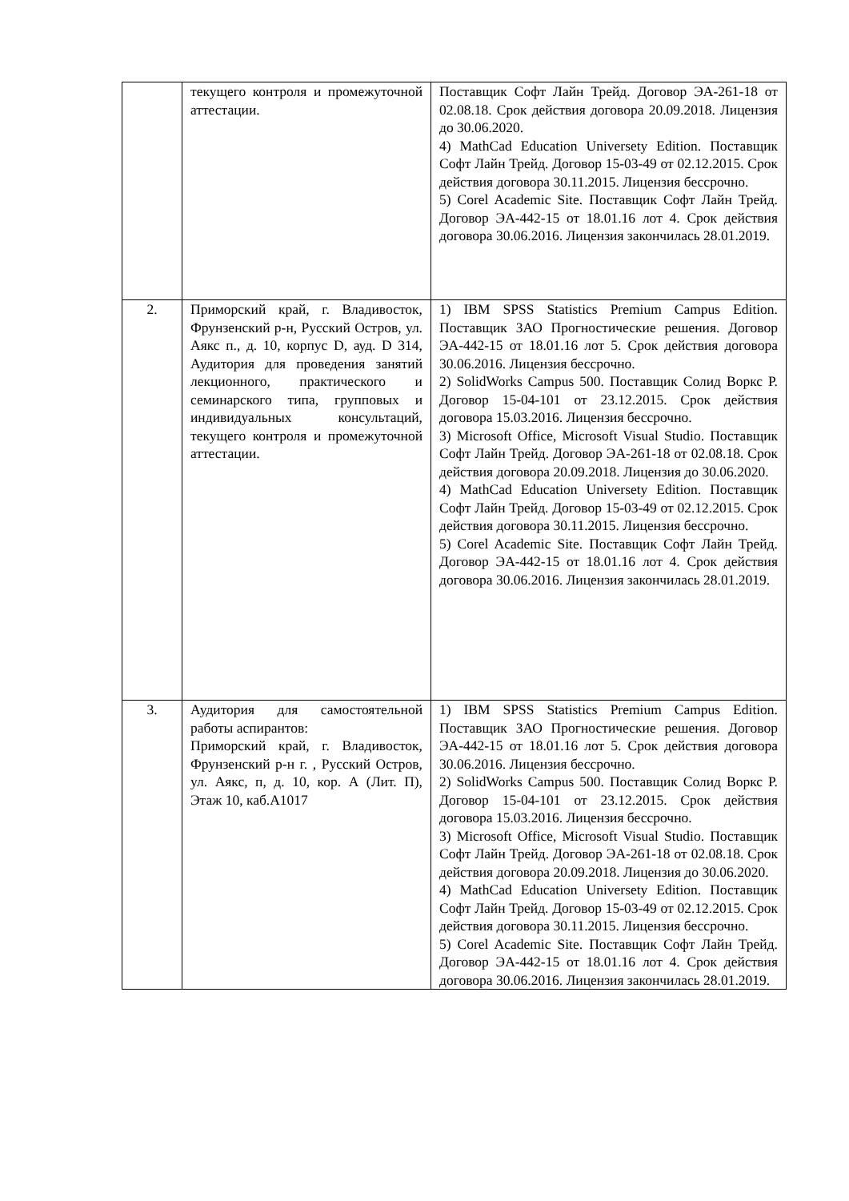| | текущего контроля и промежуточной аттестации. | Поставщик Софт Лайн Трейд. Договор ЭА-261-18 от 02.08.18. Срок действия договора 20.09.2018. Лицензия до 30.06.2020. 4) MathCad Education Universety Edition. Поставщик Софт Лайн Трейд. Договор 15-03-49 от 02.12.2015. Срок действия договора 30.11.2015. Лицензия бессрочно. 5) Corel Academic Site. Поставщик Софт Лайн Трейд. Договор ЭА-442-15 от 18.01.16 лот 4. Срок действия договора 30.06.2016. Лицензия закончилась 28.01.2019. |
| 2. | Приморский край, г. Владивосток, Фрунзенский р-н, Русский Остров, ул. Аякс п., д. 10, корпус D, ауд. D 314, Аудитория для проведения занятий лекционного, практического и семинарского типа, групповых и индивидуальных консультаций, текущего контроля и промежуточной аттестации. | 1) IBM SPSS Statistics Premium Campus Edition. Поставщик ЗАО Прогностические решения. Договор ЭА-442-15 от 18.01.16 лот 5. Срок действия договора 30.06.2016. Лицензия бессрочно. 2) SolidWorks Campus 500. Поставщик Солид Воркс Р. Договор 15-04-101 от 23.12.2015. Срок действия договора 15.03.2016. Лицензия бессрочно. 3) Microsoft Office, Microsoft Visual Studio. Поставщик Софт Лайн Трейд. Договор ЭА-261-18 от 02.08.18. Срок действия договора 20.09.2018. Лицензия до 30.06.2020. 4) MathCad Education Universety Edition. Поставщик Софт Лайн Трейд. Договор 15-03-49 от 02.12.2015. Срок действия договора 30.11.2015. Лицензия бессрочно. 5) Corel Academic Site. Поставщик Софт Лайн Трейд. Договор ЭА-442-15 от 18.01.16 лот 4. Срок действия договора 30.06.2016. Лицензия закончилась 28.01.2019. |
| 3. | Аудитория для самостоятельной работы аспирантов: Приморский край, г. Владивосток, Фрунзенский р-н г. , Русский Остров, ул. Аякс, п, д. 10, кор. А (Лит. П), Этаж 10, каб.А1017 | 1) IBM SPSS Statistics Premium Campus Edition. Поставщик ЗАО Прогностические решения. Договор ЭА-442-15 от 18.01.16 лот 5. Срок действия договора 30.06.2016. Лицензия бессрочно. 2) SolidWorks Campus 500. Поставщик Солид Воркс Р. Договор 15-04-101 от 23.12.2015. Срок действия договора 15.03.2016. Лицензия бессрочно. 3) Microsoft Office, Microsoft Visual Studio. Поставщик Софт Лайн Трейд. Договор ЭА-261-18 от 02.08.18. Срок действия договора 20.09.2018. Лицензия до 30.06.2020. 4) MathCad Education Universety Edition. Поставщик Софт Лайн Трейд. Договор 15-03-49 от 02.12.2015. Срок действия договора 30.11.2015. Лицензия бессрочно. 5) Corel Academic Site. Поставщик Софт Лайн Трейд. Договор ЭА-442-15 от 18.01.16 лот 4. Срок действия договора 30.06.2016. Лицензия закончилась 28.01.2019. |